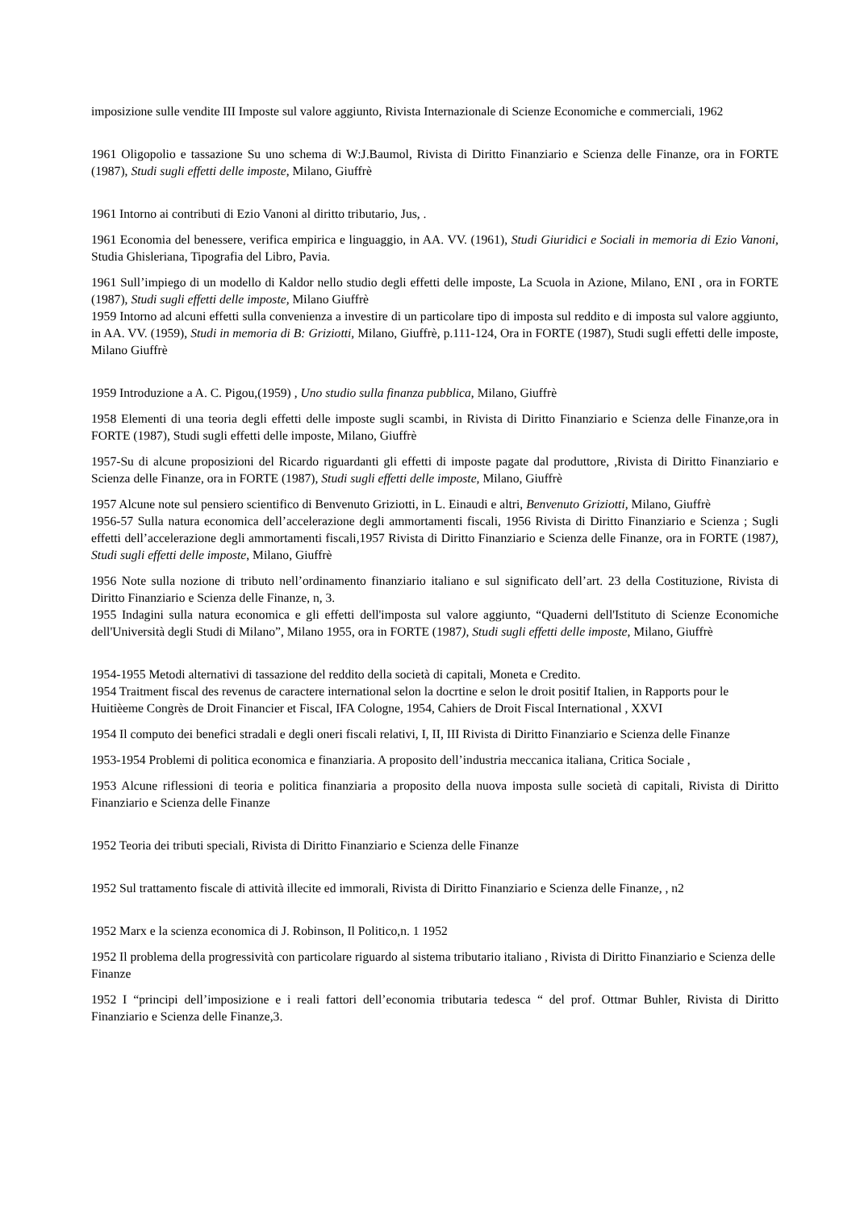imposizione sulle vendite III Imposte sul valore aggiunto, Rivista Internazionale di Scienze Economiche e commerciali, 1962
1961 Oligopolio e tassazione Su uno schema di W:J.Baumol, Rivista di Diritto Finanziario e Scienza delle Finanze, ora in FORTE (1987), Studi sugli effetti delle imposte, Milano, Giuffrè
1961 Intorno ai contributi di Ezio Vanoni al diritto tributario, Jus, .
1961 Economia del benessere, verifica empirica e linguaggio, in AA. VV. (1961), Studi Giuridici e Sociali in memoria di Ezio Vanoni, Studia Ghisleriana, Tipografia del Libro, Pavia.
1961 Sull’impiego di un modello di Kaldor nello studio degli effetti delle imposte, La Scuola in Azione, Milano, ENI , ora in FORTE (1987), Studi sugli effetti delle imposte, Milano Giuffrè
1959 Intorno ad alcuni effetti sulla convenienza a investire di un particolare tipo di imposta sul reddito e di imposta sul valore aggiunto, in AA. VV. (1959), Studi in memoria di B: Griziotti, Milano, Giuffrè, p.111-124, Ora in FORTE (1987), Studi sugli effetti delle imposte, Milano Giuffrè
1959 Introduzione a A. C. Pigou,(1959) , Uno studio sulla finanza pubblica, Milano, Giuffrè
1958 Elementi di una teoria degli effetti delle imposte sugli scambi, in Rivista di Diritto Finanziario e Scienza delle Finanze,ora in FORTE (1987), Studi sugli effetti delle imposte, Milano, Giuffrè
1957-Su di alcune proposizioni del Ricardo riguardanti gli effetti di imposte pagate dal produttore, ,Rivista di Diritto Finanziario e Scienza delle Finanze, ora in FORTE (1987), Studi sugli effetti delle imposte, Milano, Giuffrè
1957 Alcune note sul pensiero scientifico di Benvenuto Griziotti, in L. Einaudi e altri, Benvenuto Griziotti, Milano, Giuffrè
1956-57 Sulla natura economica dell’accelerazione degli ammortamenti fiscali, 1956 Rivista di Diritto Finanziario e Scienza ; Sugli effetti dell’accelerazione degli ammortamenti fiscali,1957 Rivista di Diritto Finanziario e Scienza delle Finanze, ora in FORTE (1987), Studi sugli effetti delle imposte, Milano, Giuffrè
1956 Note sulla nozione di tributo nell’ordinamento finanziario italiano e sul significato dell’art. 23 della Costituzione, Rivista di Diritto Finanziario e Scienza delle Finanze, n, 3.
1955 Indagini sulla natura economica e gli effetti dell'imposta sul valore aggiunto, “Quaderni dell'Istituto di Scienze Economiche dell'Università degli Studi di Milano”, Milano 1955, ora in FORTE (1987), Studi sugli effetti delle imposte, Milano, Giuffrè
1954-1955 Metodi alternativi di tassazione del reddito della società di capitali, Moneta e Credito.
1954 Traitment fiscal des revenus de caractere international selon la docrtine e selon le droit positif Italien, in Rapports pour le Huitièeme Congrès de Droit Financier et Fiscal, IFA Cologne, 1954, Cahiers de Droit Fiscal International , XXVI
1954 Il computo dei benefici stradali e degli oneri fiscali relativi, I, II, III Rivista di Diritto Finanziario e Scienza delle Finanze
1953-1954 Problemi di politica economica e finanziaria. A proposito dell’industria meccanica italiana, Critica Sociale ,
1953 Alcune riflessioni di teoria e politica finanziaria a proposito della nuova imposta sulle società di capitali, Rivista di Diritto Finanziario e Scienza delle Finanze
1952 Teoria dei tributi speciali, Rivista di Diritto Finanziario e Scienza delle Finanze
1952 Sul trattamento fiscale di attività illecite ed immorali, Rivista di Diritto Finanziario e Scienza delle Finanze, , n2
1952 Marx e la scienza economica di J. Robinson, Il Politico,n. 1 1952
1952 Il problema della progressività con particolare riguardo al sistema tributario italiano , Rivista di Diritto Finanziario e Scienza delle Finanze
1952 I “principi dell’imposizione e i reali fattori dell’economia tributaria tedesca “ del prof. Ottmar Buhler, Rivista di Diritto Finanziario e Scienza delle Finanze,3.